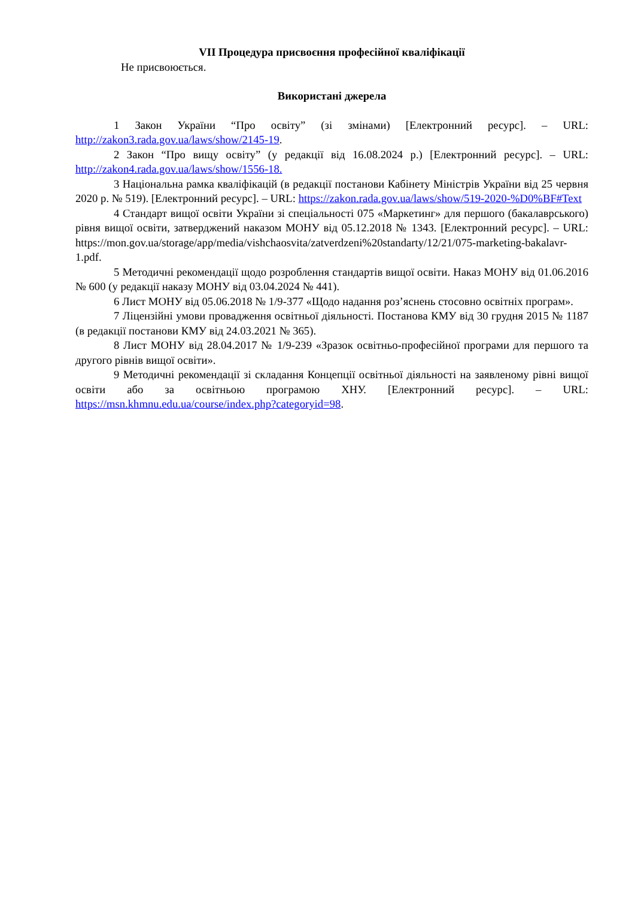VII Процедура присвоєння професійної кваліфікації
Не присвоюється.
Використані джерела
1 Закон України “Про освіту” (зі змінами) [Електронний ресурс]. – URL: http://zakon3.rada.gov.ua/laws/show/2145-19.
2 Закон “Про вищу освіту” (у редакції від 16.08.2024 р.) [Електронний ресурс]. – URL: http://zakon4.rada.gov.ua/laws/show/1556-18.
3 Національна рамка кваліфікацій (в редакції постанови Кабінету Міністрів України від 25 червня 2020 р. № 519). [Електронний ресурс]. – URL: https://zakon.rada.gov.ua/laws/show/519-2020-%D0%BF#Text
4 Стандарт вищої освіти України зі спеціальності 075 «Маркетинг» для першого (бакалаврського) рівня вищої освіти, затверджений наказом МОНУ від 05.12.2018 № 1343. [Електронний ресурс]. – URL: https://mon.gov.ua/storage/app/media/vishchaosvita/zatverdzeni%20standarty/12/21/075-marketing-bakalavr-1.pdf.
5 Методичні рекомендації щодо розроблення стандартів вищої освіти. Наказ МОНУ від 01.06.2016 № 600 (у редакції наказу МОНУ від 03.04.2024 № 441).
6 Лист МОНУ від 05.06.2018 № 1/9-377 «Щодо надання роз’яснень стосовно освітніх програм».
7 Ліцензійні умови провадження освітньої діяльності. Постанова КМУ від 30 грудня 2015 № 1187 (в редакції постанови КМУ від 24.03.2021 № 365).
8 Лист МОНУ від 28.04.2017 № 1/9-239 «Зразок освітньо-професійної програми для першого та другого рівнів вищої освіти».
9 Методичні рекомендації зі складання Концепції освітньої діяльності на заявленому рівні вищої освіти або за освітньою програмою ХНУ. [Електронний ресурс]. – URL: https://msn.khmnu.edu.ua/course/index.php?categoryid=98.